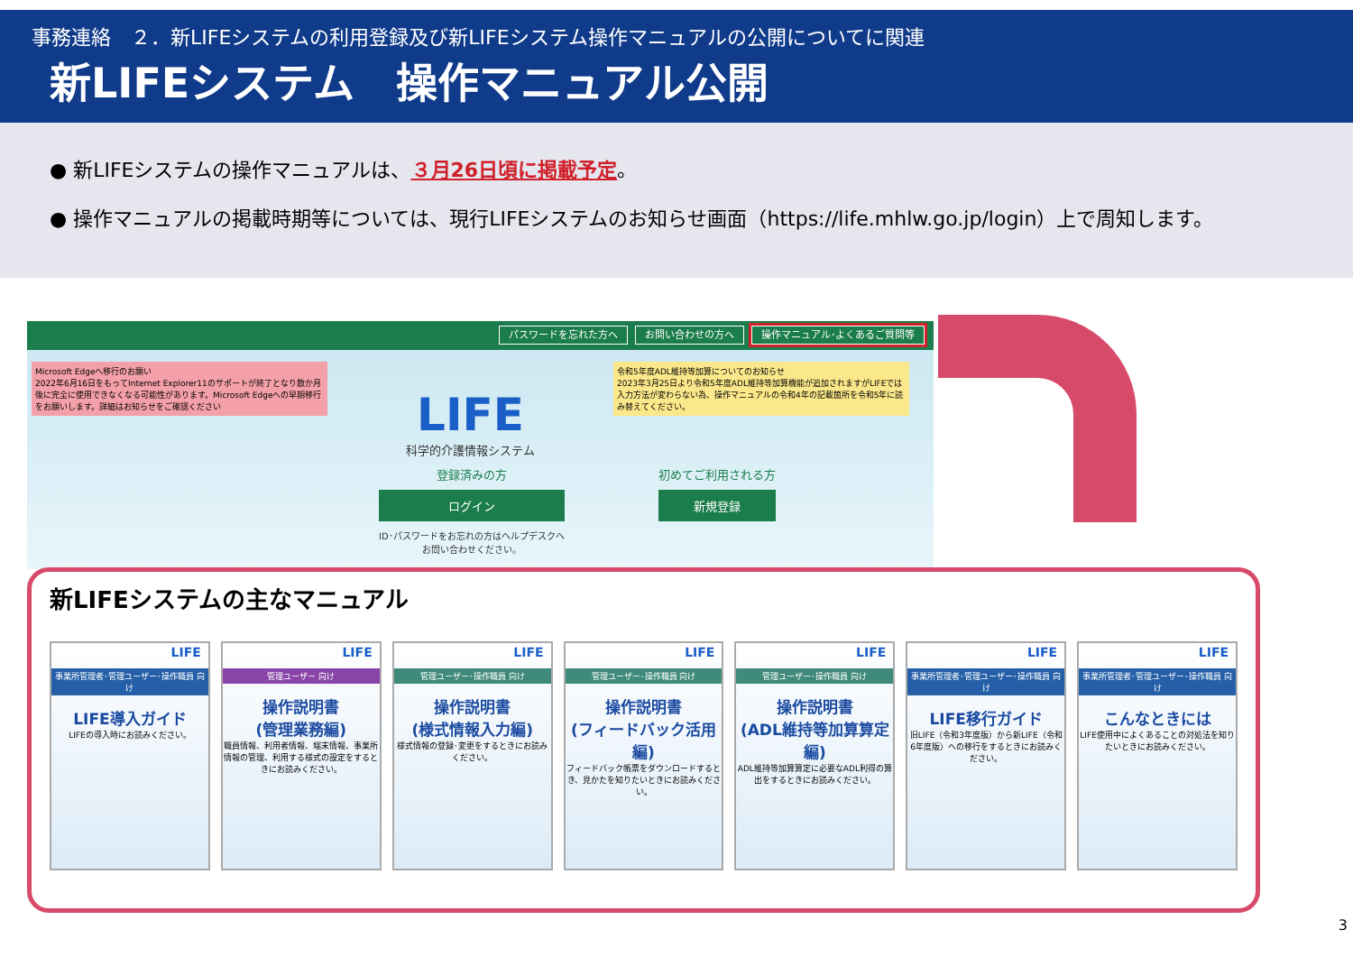事務連絡　２．新LIFEシステムの利用登録及び新LIFEシステム操作マニュアルの公開についてに関連
新LIFEシステム　操作マニュアル公開
● 新LIFEシステムの操作マニュアルは、３月26日頃に掲載予定。
● 操作マニュアルの掲載時期等については、現行LIFEシステムのお知らせ画面（https://life.mhlw.go.jp/login）上で周知します。
パスワードを忘れた方へ お問い合わせの方へ 操作マニュアル･よくあるご質問等
Microsoft Edgeへ移行のお願い
2022年6月16日をもってInternet Explorer11のサポートが終了となり数か月後に完全に使用できなくなる可能性があります。Microsoft Edgeへの早期移行をお願いします。詳細はお知らせをご確認ください
令和5年度ADL維持等加算についてのお知らせ
2023年3月25日より令和5年度ADL維持等加算機能が追加されますがLIFEでは入力方法が変わらない為、操作マニュアルの令和4年の記載箇所を令和5年に読み替えてください。
LIFE
科学的介護情報システム
登録済みの方
ログイン
ID･パスワードをお忘れの方はヘルプデスクへ
お問い合わせください。
初めてご利用される方
新規登録
新LIFEシステムの主なマニュアル
LIFE
事業所管理者･管理ユーザー･操作職員 向け
LIFE導入ガイド
LIFEの導入時にお読みください。
LIFE
管理ユーザー 向け
操作説明書
(管理業務編)
職員情報、利用者情報、端末情報、事業所情報の管理、利用する様式の設定をするときにお読みください。
LIFE
管理ユーザー･操作職員 向け
操作説明書
(様式情報入力編)
様式情報の登録･変更をするときにお読みください。
LIFE
管理ユーザー･操作職員 向け
操作説明書
(フィードバック活用編)
フィードバック帳票をダウンロードするとき、見かたを知りたいときにお読みください。
LIFE
管理ユーザー･操作職員 向け
操作説明書
(ADL維持等加算算定編)
ADL維持等加算算定に必要なADL利得の算出をするときにお読みください。
LIFE
事業所管理者･管理ユーザー･操作職員 向け
LIFE移行ガイド
旧LIFE（令和3年度版）から新LIFE（令和6年度版）への移行をするときにお読みください。
LIFE
事業所管理者･管理ユーザー･操作職員 向け
こんなときには
LIFE使用中によくあることの対処法を知りたいときにお読みください。
3